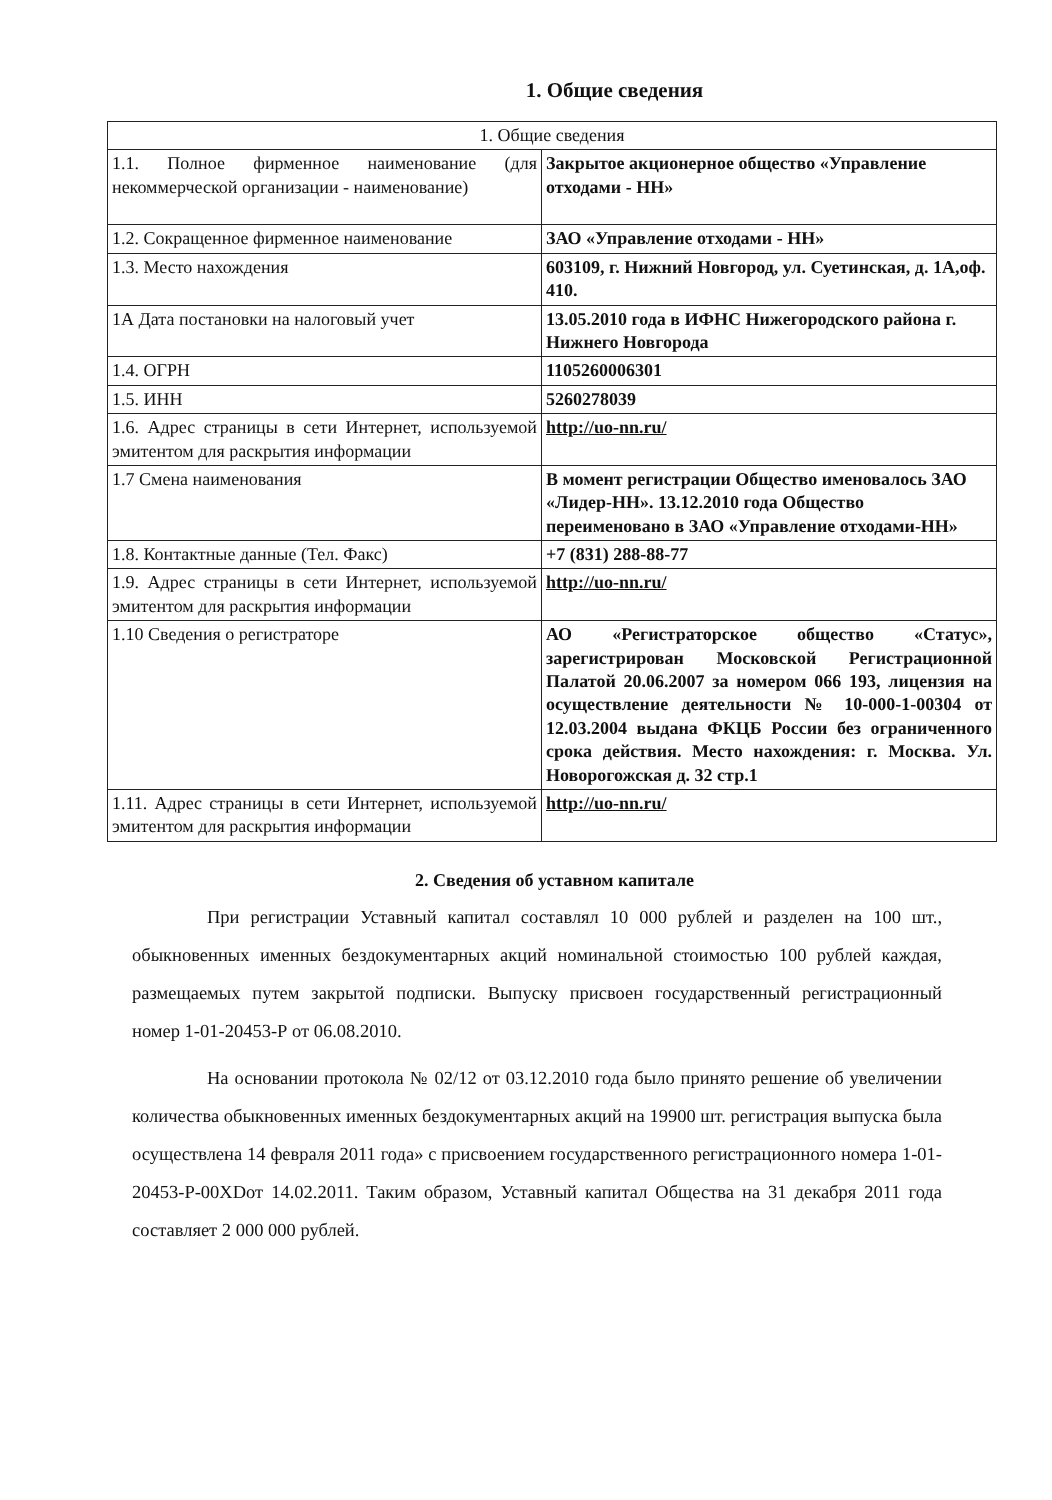1. Общие сведения
| 1. Общие сведения | |
| 1.1. Полное фирменное наименование (для некоммерческой организации - наименование) | Закрытое акционерное общество «Управление отходами - НН» |
| 1.2. Сокращенное фирменное наименование | ЗАО «Управление отходами - НН» |
| 1.3. Место нахождения | 603109, г. Нижний Новгород, ул. Суетинская, д. 1А,оф. 410. |
| 1А Дата постановки на налоговый учет | 13.05.2010 года в ИФНС Нижегородского района г. Нижнего Новгорода |
| 1.4. ОГРН | 1105260006301 |
| 1.5. ИНН | 5260278039 |
| 1.6. Адрес страницы в сети Интернет, используемой эмитентом для раскрытия информации | http://uo-nn.ru/ |
| 1.7 Смена наименования | В момент регистрации Общество именовалось ЗАО «Лидер-НН». 13.12.2010 года Общество переименовано в ЗАО «Управление отходами-НН» |
| 1.8. Контактные данные (Тел. Факс) | +7 (831) 288-88-77 |
| 1.9. Адрес страницы в сети Интернет, используемой эмитентом для раскрытия информации | http://uo-nn.ru/ |
| 1.10 Сведения о регистраторе | АО «Регистраторское общество «Статус», зарегистрирован Московской Регистрационной Палатой 20.06.2007 за номером 066 193, лицензия на осуществление деятельности № 10-000-1-00304 от 12.03.2004 выдана ФКЦБ России без ограниченного срока действия. Место нахождения: г. Москва. Ул. Новорогожская д. 32 стр.1 |
| 1.11. Адрес страницы в сети Интернет, используемой эмитентом для раскрытия информации | http://uo-nn.ru/ |
2. Сведения об уставном капитале
При регистрации Уставный капитал составлял 10 000 рублей и разделен на 100 шт., обыкновенных именных бездокументарных акций номинальной стоимостью 100 рублей каждая, размещаемых путем закрытой подписки. Выпуску присвоен государственный регистрационный номер 1-01-20453-Р от 06.08.2010.
На основании протокола № 02/12 от 03.12.2010 года было принято решение об увеличении количества обыкновенных именных бездокументарных акций на 19900 шт. регистрация выпуска была осуществлена 14 февраля 2011 года» с присвоением государственного регистрационного номера 1-01-20453-Р-00XDот 14.02.2011. Таким образом, Уставный капитал Общества на 31 декабря 2011 года составляет 2 000 000 рублей.